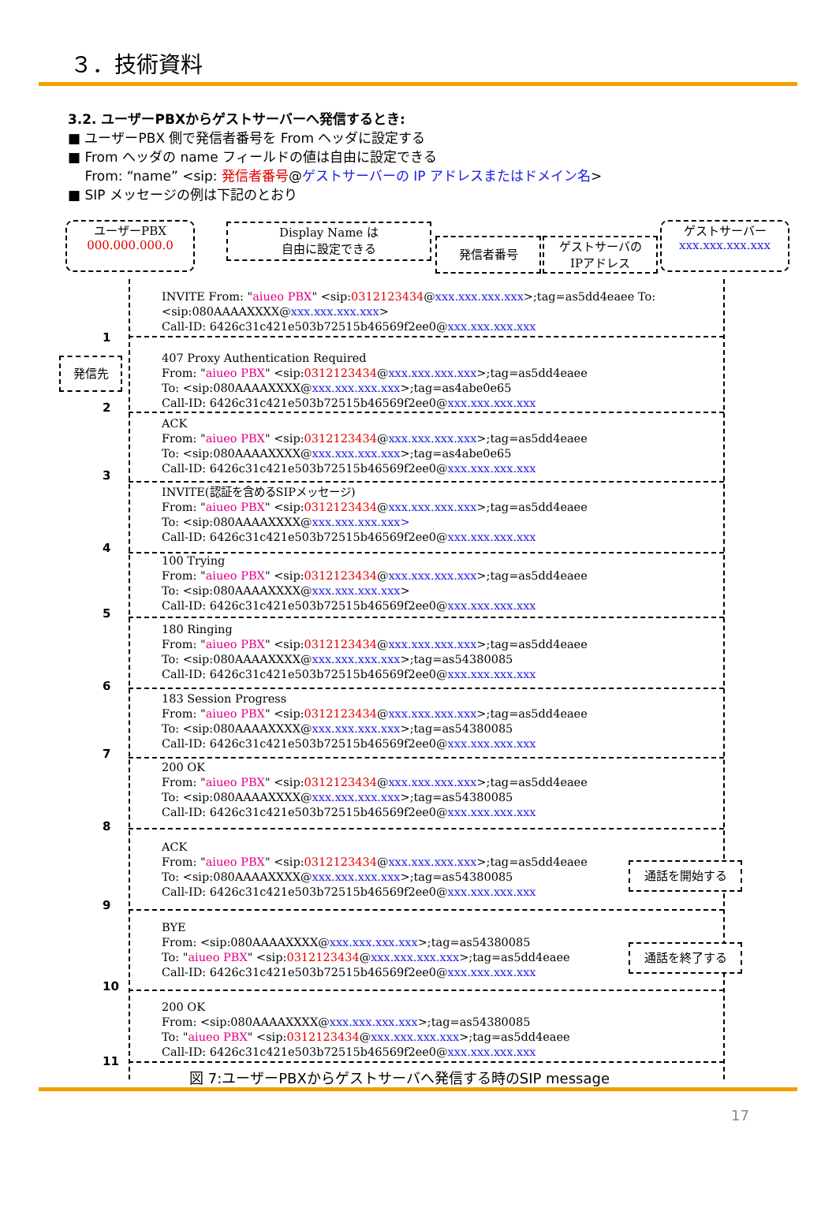３．技術資料
3.2. ユーザーPBXからゲストサーバーへ発信するとき:
■ ユーザーPBX 側で発信者番号を From ヘッダに設定する
■ From ヘッダの name フィールドの値は自由に設定できる
From: “name” <sip: 発信者番号@ゲストサーバーの IP アドレスまたはドメイン名>
■ SIP メッセージの例は下記のとおり
ユーザーPBX
000.000.000.0
Display Name は
自由に設定できる
発信者番号
ゲストサーバの
IPアドレス
ゲストサーバー
xxx.xxx.xxx.xxx
発信先
INVITE From: "aiueo PBX" <sip:0312123434@xxx.xxx.xxx.xxx>;tag=as5dd4eaee To:
<sip:080AAAAXXXX@xxx.xxx.xxx.xxx>
Call-ID: 6426c31c421e503b72515b46569f2ee0@xxx.xxx.xxx.xxx
1
407 Proxy Authentication Required
From: "aiueo PBX" <sip:0312123434@xxx.xxx.xxx.xxx>;tag=as5dd4eaee
To: <sip:080AAAAXXXX@xxx.xxx.xxx.xxx>;tag=as4abe0e65
Call-ID: 6426c31c421e503b72515b46569f2ee0@xxx.xxx.xxx.xxx
2
ACK
From: "aiueo PBX" <sip:0312123434@xxx.xxx.xxx.xxx>;tag=as5dd4eaee
To: <sip:080AAAAXXXX@xxx.xxx.xxx.xxx>;tag=as4abe0e65
Call-ID: 6426c31c421e503b72515b46569f2ee0@xxx.xxx.xxx.xxx
3
INVITE(認証を含めるSIPメッセージ)
From: "aiueo PBX" <sip:0312123434@xxx.xxx.xxx.xxx>;tag=as5dd4eaee
To: <sip:080AAAAXXXX@xxx.xxx.xxx.xxx>
Call-ID: 6426c31c421e503b72515b46569f2ee0@xxx.xxx.xxx.xxx
4
100 Trying
From: "aiueo PBX" <sip:0312123434@xxx.xxx.xxx.xxx>;tag=as5dd4eaee
To: <sip:080AAAAXXXX@xxx.xxx.xxx.xxx>
Call-ID: 6426c31c421e503b72515b46569f2ee0@xxx.xxx.xxx.xxx
5
180 Ringing
From: "aiueo PBX" <sip:0312123434@xxx.xxx.xxx.xxx>;tag=as5dd4eaee
To: <sip:080AAAAXXXX@xxx.xxx.xxx.xxx>;tag=as54380085
Call-ID: 6426c31c421e503b72515b46569f2ee0@xxx.xxx.xxx.xxx
6
183 Session Progress
From: "aiueo PBX" <sip:0312123434@xxx.xxx.xxx.xxx>;tag=as5dd4eaee
To: <sip:080AAAAXXXX@xxx.xxx.xxx.xxx>;tag=as54380085
Call-ID: 6426c31c421e503b72515b46569f2ee0@xxx.xxx.xxx.xxx
7
200 OK
From: "aiueo PBX" <sip:0312123434@xxx.xxx.xxx.xxx>;tag=as5dd4eaee
To: <sip:080AAAAXXXX@xxx.xxx.xxx.xxx>;tag=as54380085
Call-ID: 6426c31c421e503b72515b46569f2ee0@xxx.xxx.xxx.xxx
8
ACK
From: "aiueo PBX" <sip:0312123434@xxx.xxx.xxx.xxx>;tag=as5dd4eaee
To: <sip:080AAAAXXXX@xxx.xxx.xxx.xxx>;tag=as54380085
Call-ID: 6426c31c421e503b72515b46569f2ee0@xxx.xxx.xxx.xxx
通話を開始する
9
BYE
From: <sip:080AAAAXXXX@xxx.xxx.xxx.xxx>;tag=as54380085
To: "aiueo PBX" <sip:0312123434@xxx.xxx.xxx.xxx>;tag=as5dd4eaee
Call-ID: 6426c31c421e503b72515b46569f2ee0@xxx.xxx.xxx.xxx
通話を終了する
10
200 OK
From: <sip:080AAAAXXXX@xxx.xxx.xxx.xxx>;tag=as54380085
To: "aiueo PBX" <sip:0312123434@xxx.xxx.xxx.xxx>;tag=as5dd4eaee
Call-ID: 6426c31c421e503b72515b46569f2ee0@xxx.xxx.xxx.xxx
11
図 7:ユーザーPBXからゲストサーバへ発信する時のSIP message
17